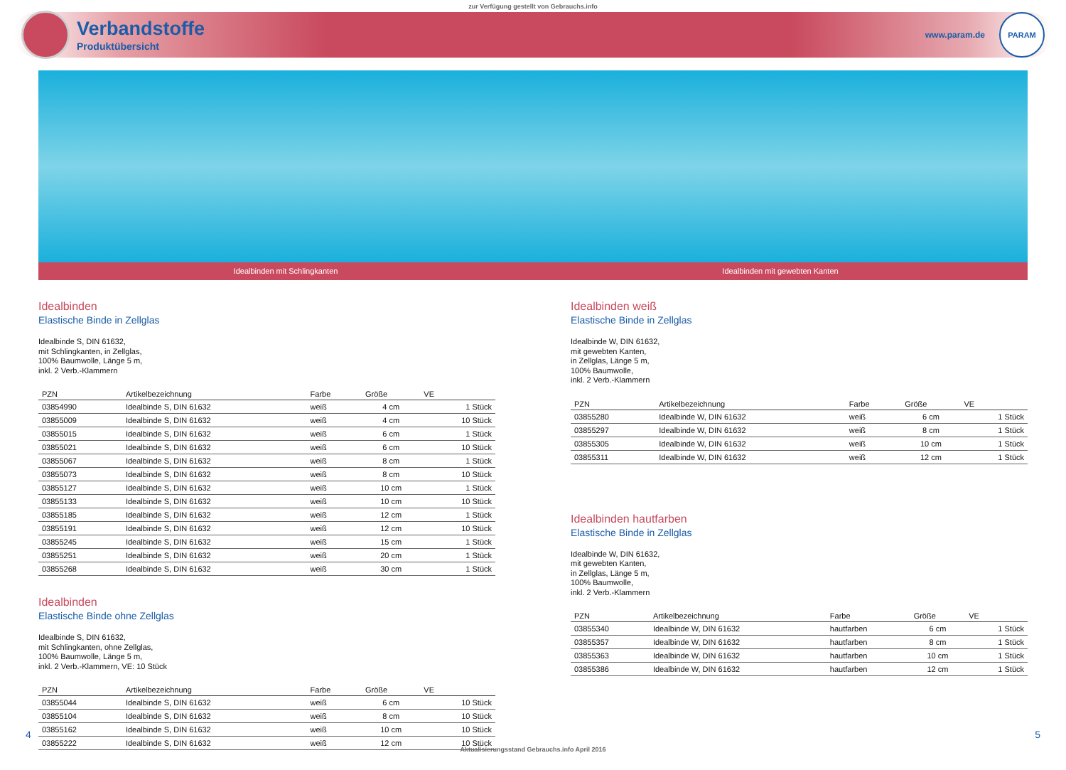zur Verfügung gestellt von Gebrauchs.info
Verbandstoffe
Produktübersicht
www.param.de
PARAM
Idealbinden mit Schlingkanten Idealbinden mit gewebten Kanten
Idealbinden
Elastische Binde in Zellglas
Idealbinde S, DIN 61632,
mit Schlingkanten, in Zellglas,
100% Baumwolle, Länge 5 m,
inkl. 2 Verb.-Klammern
| PZN | Artikelbezeichnung | Farbe | Größe | VE |
| --- | --- | --- | --- | --- |
| 03854990 | Idealbinde S, DIN 61632 | weiß | 4 cm | 1 Stück |
| 03855009 | Idealbinde S, DIN 61632 | weiß | 4 cm | 10 Stück |
| 03855015 | Idealbinde S, DIN 61632 | weiß | 6 cm | 1 Stück |
| 03855021 | Idealbinde S, DIN 61632 | weiß | 6 cm | 10 Stück |
| 03855067 | Idealbinde S, DIN 61632 | weiß | 8 cm | 1 Stück |
| 03855073 | Idealbinde S, DIN 61632 | weiß | 8 cm | 10 Stück |
| 03855127 | Idealbinde S, DIN 61632 | weiß | 10 cm | 1 Stück |
| 03855133 | Idealbinde S, DIN 61632 | weiß | 10 cm | 10 Stück |
| 03855185 | Idealbinde S, DIN 61632 | weiß | 12 cm | 1 Stück |
| 03855191 | Idealbinde S, DIN 61632 | weiß | 12 cm | 10 Stück |
| 03855245 | Idealbinde S, DIN 61632 | weiß | 15 cm | 1 Stück |
| 03855251 | Idealbinde S, DIN 61632 | weiß | 20 cm | 1 Stück |
| 03855268 | Idealbinde S, DIN 61632 | weiß | 30 cm | 1 Stück |
Idealbinden
Elastische Binde ohne Zellglas
Idealbinde S, DIN 61632,
mit Schlingkanten, ohne Zellglas,
100% Baumwolle, Länge 5 m,
inkl. 2 Verb.-Klammern, VE: 10 Stück
| PZN | Artikelbezeichnung | Farbe | Größe | VE |
| --- | --- | --- | --- | --- |
| 03855044 | Idealbinde S, DIN 61632 | weiß | 6 cm | 10 Stück |
| 03855104 | Idealbinde S, DIN 61632 | weiß | 8 cm | 10 Stück |
| 03855162 | Idealbinde S, DIN 61632 | weiß | 10 cm | 10 Stück |
| 03855222 | Idealbinde S, DIN 61632 | weiß | 12 cm | 10 Stück |
Idealbinden weiß
Elastische Binde in Zellglas
Idealbinde W, DIN 61632,
mit gewebten Kanten,
in Zellglas, Länge 5 m,
100% Baumwolle,
inkl. 2 Verb.-Klammern
| PZN | Artikelbezeichnung | Farbe | Größe | VE |
| --- | --- | --- | --- | --- |
| 03855280 | Idealbinde W, DIN 61632 | weiß | 6 cm | 1 Stück |
| 03855297 | Idealbinde W, DIN 61632 | weiß | 8 cm | 1 Stück |
| 03855305 | Idealbinde W, DIN 61632 | weiß | 10 cm | 1 Stück |
| 03855311 | Idealbinde W, DIN 61632 | weiß | 12 cm | 1 Stück |
Idealbinden hautfarben
Elastische Binde in Zellglas
Idealbinde W, DIN 61632,
mit gewebten Kanten,
in Zellglas, Länge 5 m,
100% Baumwolle,
inkl. 2 Verb.-Klammern
| PZN | Artikelbezeichnung | Farbe | Größe | VE |
| --- | --- | --- | --- | --- |
| 03855340 | Idealbinde W, DIN 61632 | hautfarben | 6 cm | 1 Stück |
| 03855357 | Idealbinde W, DIN 61632 | hautfarben | 8 cm | 1 Stück |
| 03855363 | Idealbinde W, DIN 61632 | hautfarben | 10 cm | 1 Stück |
| 03855386 | Idealbinde W, DIN 61632 | hautfarben | 12 cm | 1 Stück |
4 5
Aktualisierungsstand Gebrauchs.info April 2016